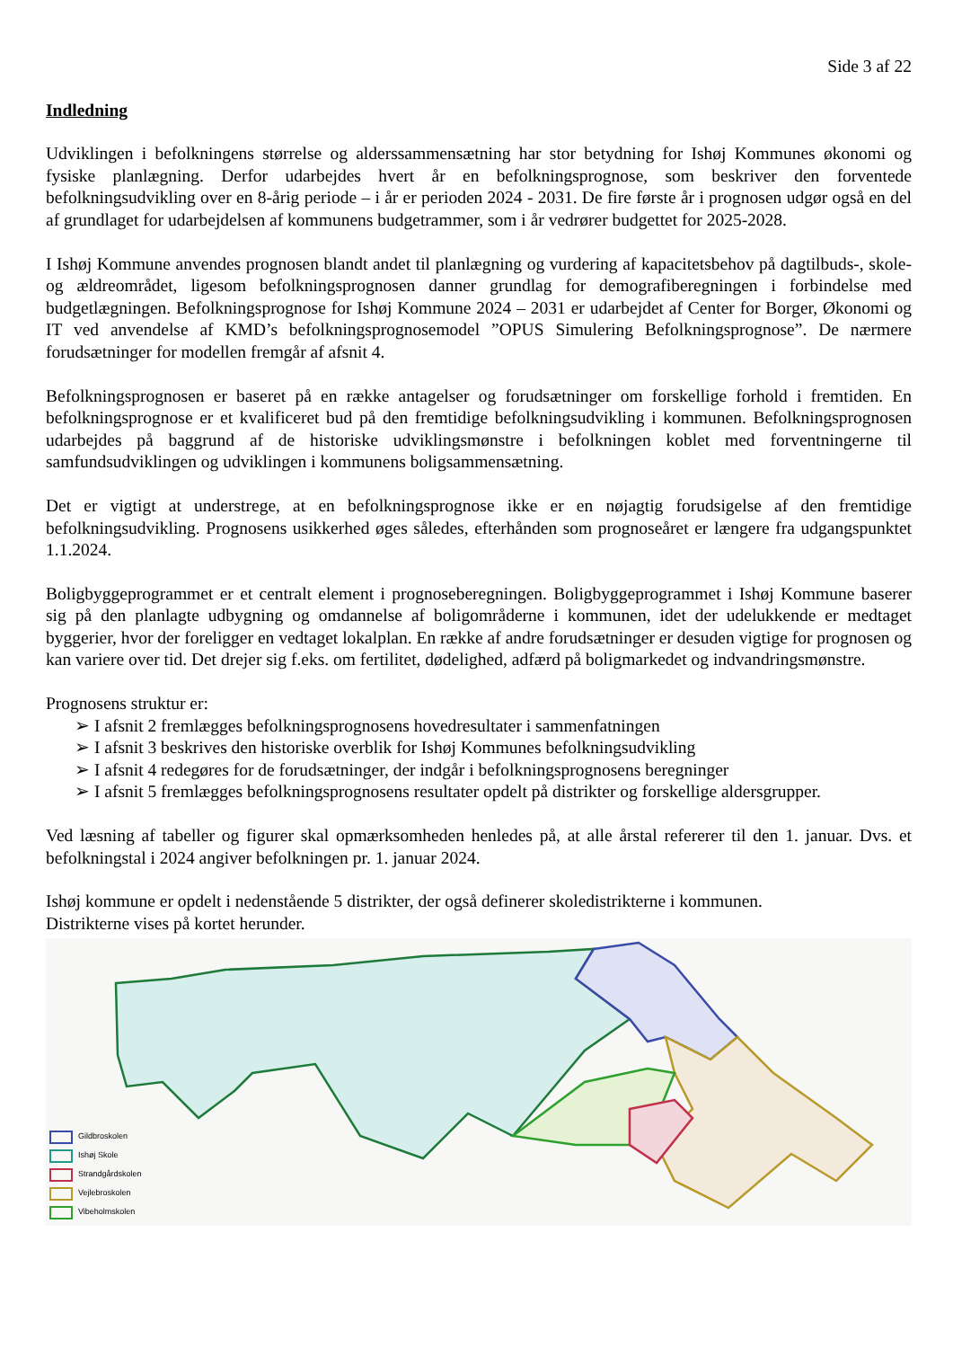Side 3 af 22
Indledning
Udviklingen i befolkningens størrelse og alderssammensætning har stor betydning for Ishøj Kommunes økonomi og fysiske planlægning. Derfor udarbejdes hvert år en befolkningsprognose, som beskriver den forventede befolkningsudvikling over en 8-årig periode – i år er perioden 2024 - 2031. De fire første år i prognosen udgør også en del af grundlaget for udarbejdelsen af kommunens budgetrammer, som i år vedrører budgettet for 2025-2028.
I Ishøj Kommune anvendes prognosen blandt andet til planlægning og vurdering af kapacitetsbehov på dagtilbuds-, skole- og ældreområdet, ligesom befolkningsprognosen danner grundlag for demografiberegningen i forbindelse med budgetlægningen. Befolkningsprognose for Ishøj Kommune 2024 – 2031 er udarbejdet af Center for Borger, Økonomi og IT ved anvendelse af KMD’s befolkningsprognosemodel ”OPUS Simulering Befolkningsprognose”. De nærmere forudsætninger for modellen fremgår af afsnit 4.
Befolkningsprognosen er baseret på en række antagelser og forudsætninger om forskellige forhold i fremtiden. En befolkningsprognose er et kvalificeret bud på den fremtidige befolkningsudvikling i kommunen. Befolkningsprognosen udarbejdes på baggrund af de historiske udviklingsmønstre i befolkningen koblet med forventningerne til samfundsudviklingen og udviklingen i kommunens boligsammensætning.
Det er vigtigt at understrege, at en befolkningsprognose ikke er en nøjagtig forudsigelse af den fremtidige befolkningsudvikling. Prognosens usikkerhed øges således, efterhånden som prognoseåret er længere fra udgangspunktet 1.1.2024.
Boligbyggeprogrammet er et centralt element i prognoseberegningen. Boligbyggeprogrammet i Ishøj Kommune baserer sig på den planlagte udbygning og omdannelse af boligområderne i kommunen, idet der udelukkende er medtaget byggerier, hvor der foreligger en vedtaget lokalplan. En række af andre forudsætninger er desuden vigtige for prognosen og kan variere over tid. Det drejer sig f.eks. om fertilitet, dødelighed, adfærd på boligmarkedet og indvandringsmønstre.
Prognosens struktur er:
➢ I afsnit 2 fremlægges befolkningsprognosens hovedresultater i sammenfatningen
➢ I afsnit 3 beskrives den historiske overblik for Ishøj Kommunes befolkningsudvikling
➢ I afsnit 4 redegøres for de forudsætninger, der indgår i befolkningsprognosens beregninger
➢ I afsnit 5 fremlægges befolkningsprognosens resultater opdelt på distrikter og forskellige aldersgrupper.
Ved læsning af tabeller og figurer skal opmærksomheden henledes på, at alle årstal refererer til den 1. januar. Dvs. et befolkningstal i 2024 angiver befolkningen pr. 1. januar 2024.
Ishøj kommune er opdelt i nedenstående 5 distrikter, der også definerer skoledistrikterne i kommunen.
Distrikterne vises på kortet herunder.
Gildbroskolen
Ishøj Skole
Strandgårdskolen
Vejlebroskolen
Vibeholmskolen